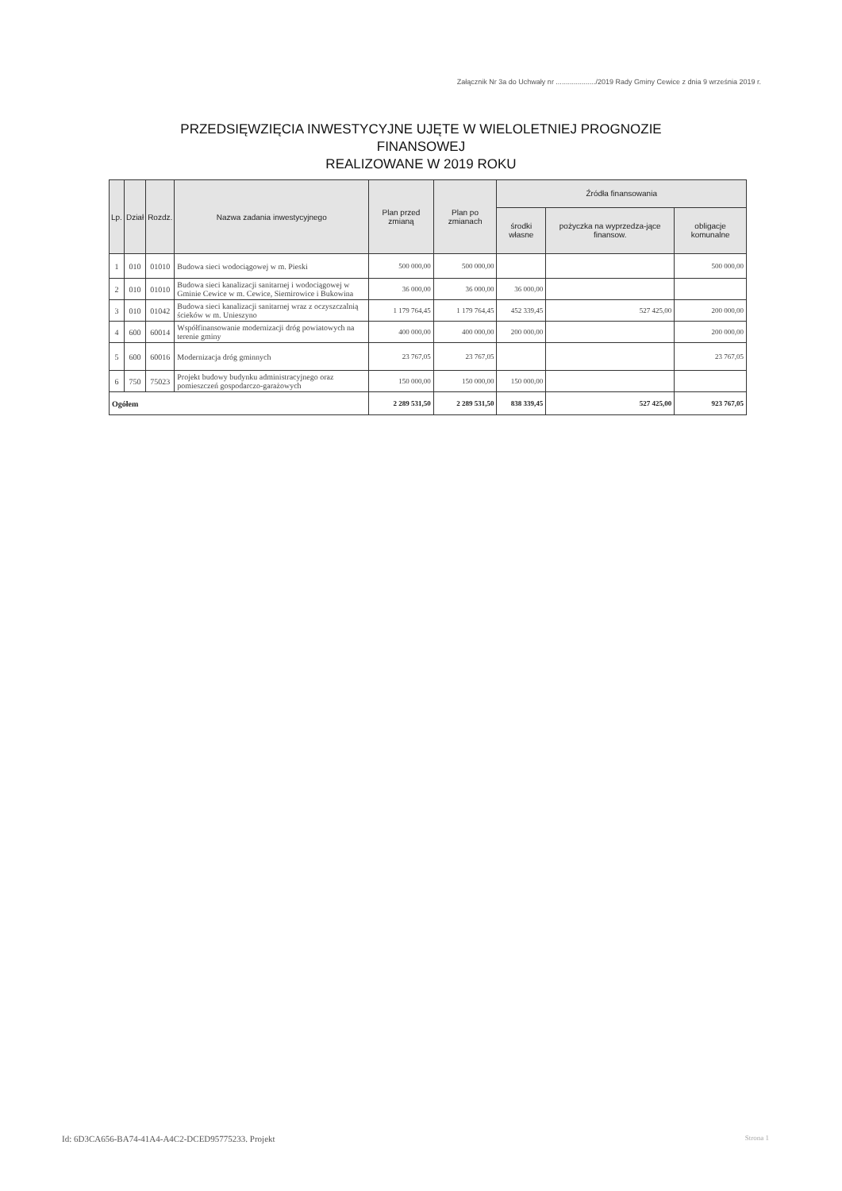Załącznik Nr 3a do Uchwały nr ..................../2019 Rady Gminy Cewice z dnia 9 września 2019 r.
PRZEDSIĘWZIĘCIA INWESTYCYJNE UJĘTE W WIELOLETNIEJ PROGNOZIE
FINANSOWEJ
REALIZOWANE W 2019 ROKU
| Lp. | Dział | Rozdz. | Nazwa zadania inwestycyjnego | Plan przed zmianą | Plan po zmianach | Źródła finansowania | | |
| --- | --- | --- | --- | --- | --- | --- | --- | --- |
| | | | | | | środki własne | pożyczka na wyprzedza-jące finansow. | obligacje komunalne |
| 1 | 010 | 01010 | Budowa sieci wodociągowej w m. Pieski | 500 000,00 | 500 000,00 | | | 500 000,00 |
| 2 | 010 | 01010 | Budowa sieci kanalizacji sanitarnej i wodociągowej w Gminie Cewice w m. Cewice, Siemirowice i Bukowina | 36 000,00 | 36 000,00 | 36 000,00 | | |
| 3 | 010 | 01042 | Budowa sieci kanalizacji sanitarnej wraz z oczyszczalnią ścieków w m. Unieszyno | 1 179 764,45 | 1 179 764,45 | 452 339,45 | 527 425,00 | 200 000,00 |
| 4 | 600 | 60014 | Współfinansowanie modernizacji dróg powiatowych na terenie gminy | 400 000,00 | 400 000,00 | 200 000,00 | | 200 000,00 |
| 5 | 600 | 60016 | Modernizacja dróg gminnych | 23 767,05 | 23 767,05 | | | 23 767,05 |
| 6 | 750 | 75023 | Projekt budowy budynku administracyjnego oraz pomieszczeń gospodarczo-garażowych | 150 000,00 | 150 000,00 | 150 000,00 | | |
| Ogółem | | | | 2 289 531,50 | 2 289 531,50 | 838 339,45 | 527 425,00 | 923 767,05 |
Id: 6D3CA656-BA74-41A4-A4C2-DCED95775233. Projekt
Strona 1